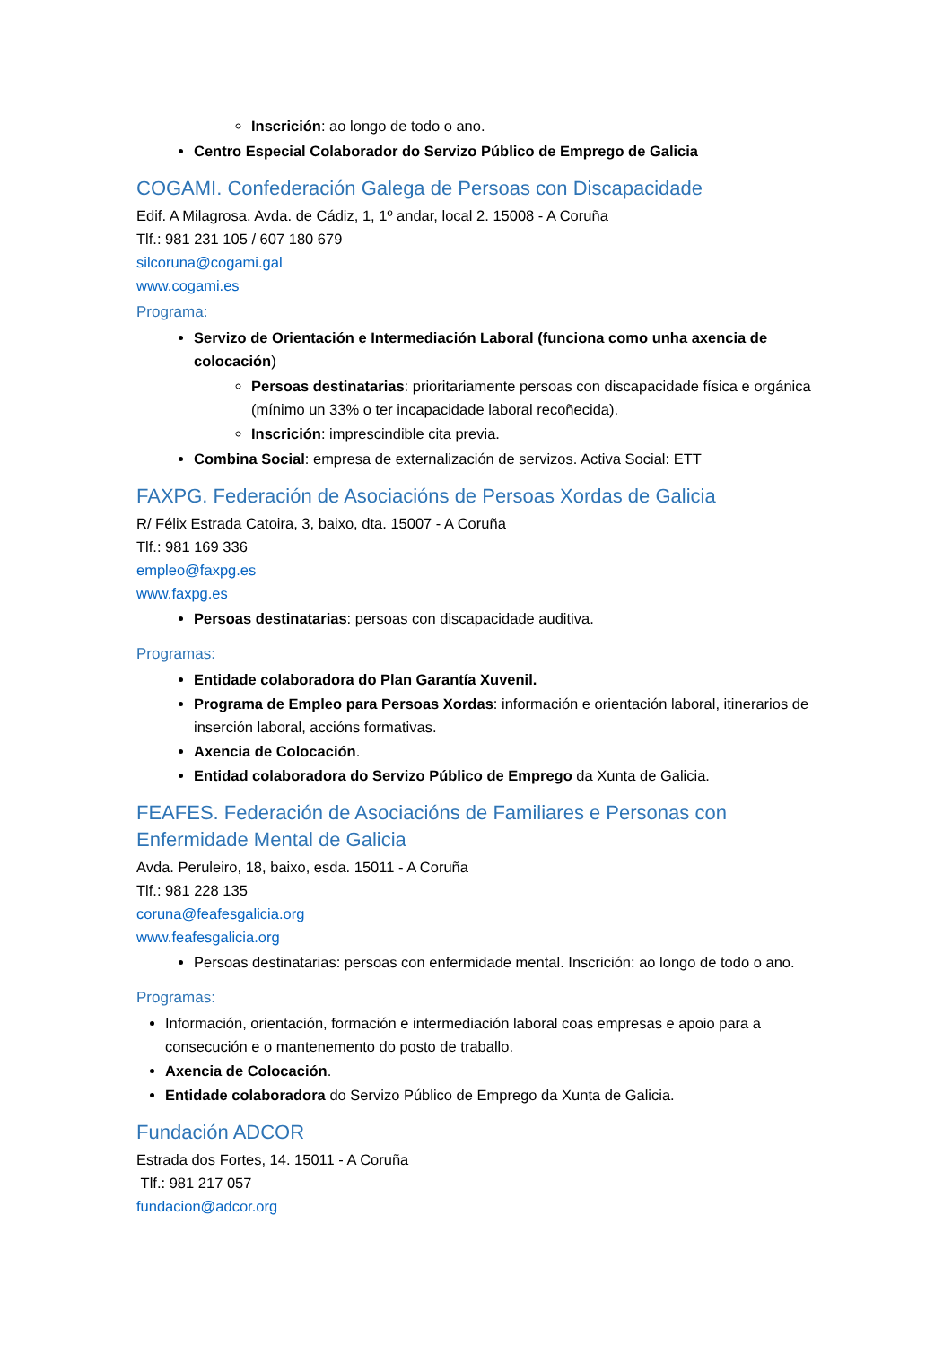Inscrición: ao longo de todo o ano.
Centro Especial Colaborador do Servizo Público de Emprego de Galicia
COGAMI. Confederación Galega de Persoas con Discapacidade
Edif. A Milagrosa. Avda. de Cádiz, 1, 1º andar, local 2. 15008 - A Coruña
Tlf.: 981 231 105 / 607 180 679
silcoruna@cogami.gal
www.cogami.es
Programa:
Servizo de Orientación e Intermediación Laboral (funciona como unha axencia de colocación)
Persoas destinatarias: prioritariamente persoas con discapacidade física e orgánica (mínimo un 33% o ter incapacidade laboral recoñecida).
Inscrición: imprescindible cita previa.
Combina Social: empresa de externalización de servizos. Activa Social: ETT
FAXPG. Federación de Asociacións de Persoas Xordas de Galicia
R/ Félix Estrada Catoira, 3, baixo, dta. 15007 - A Coruña
Tlf.: 981 169 336
empleo@faxpg.es
www.faxpg.es
Persoas destinatarias: persoas con discapacidade auditiva.
Programas:
Entidade colaboradora do Plan Garantía Xuvenil.
Programa de Empleo para Persoas Xordas: información e orientación laboral, itinerarios de inserción laboral, accións formativas.
Axencia de Colocación.
Entidad colaboradora do Servizo Público de Emprego da Xunta de Galicia.
FEAFES. Federación de Asociacións de Familiares e Personas con Enfermidade Mental de Galicia
Avda. Peruleiro, 18, baixo, esda. 15011 - A Coruña
Tlf.: 981 228 135
coruna@feafesgalicia.org
www.feafesgalicia.org
Persoas destinatarias: persoas con enfermidade mental. Inscrición: ao longo de todo o ano.
Programas:
Información, orientación, formación e intermediación laboral coas empresas e apoio para a consecución e o mantenemento do posto de traballo.
Axencia de Colocación.
Entidade colaboradora do Servizo Público de Emprego da Xunta de Galicia.
Fundación ADCOR
Estrada dos Fortes, 14. 15011 - A Coruña
Tlf.: 981 217 057
fundacion@adcor.org